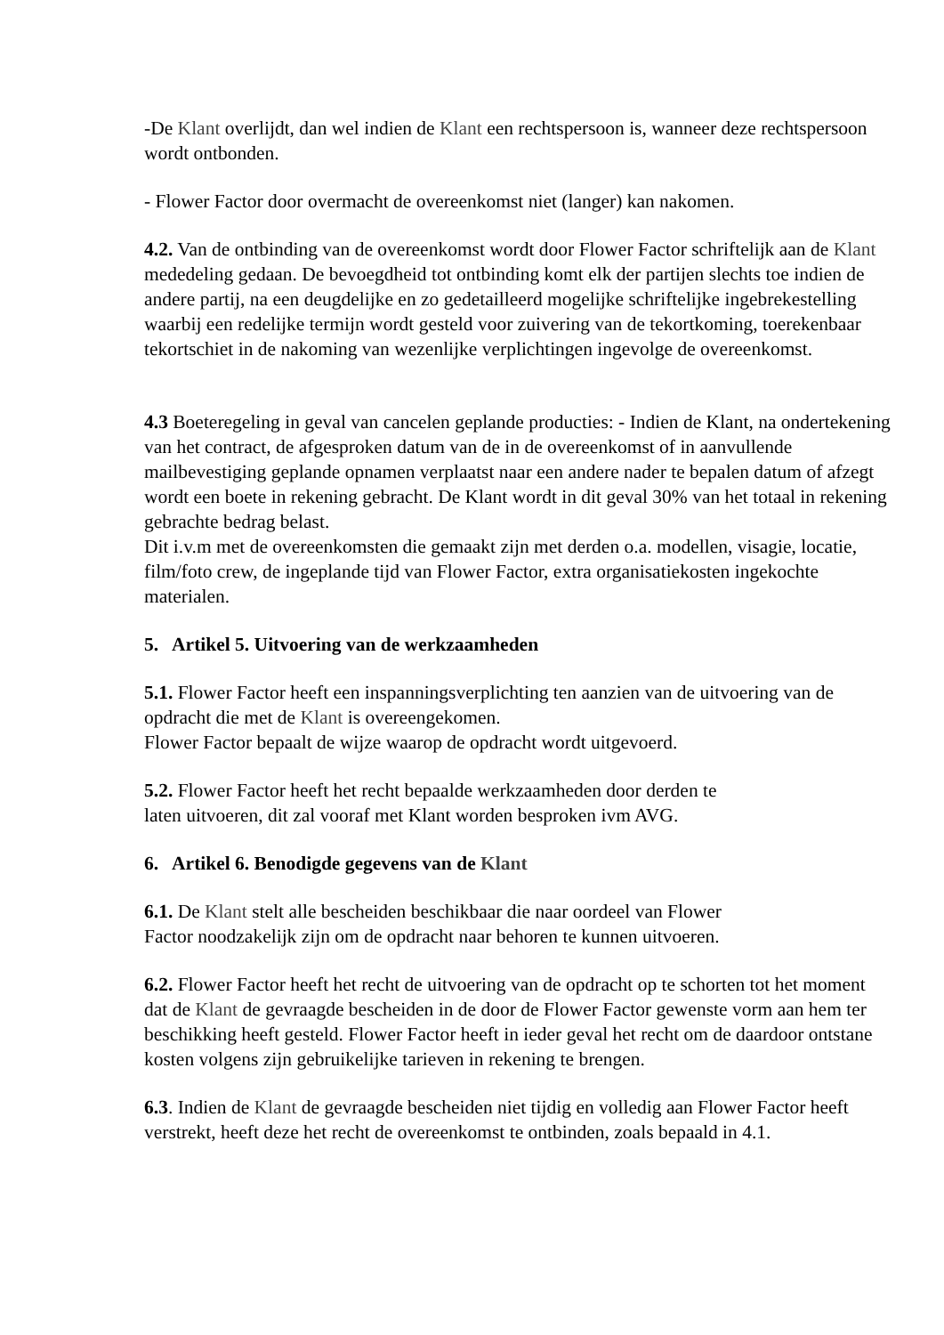-De Klant overlijdt, dan wel indien de Klant een rechtspersoon is, wanneer deze rechtspersoon wordt ontbonden.
- Flower Factor door overmacht de overeenkomst niet (langer) kan nakomen.
4.2. Van de ontbinding van de overeenkomst wordt door Flower Factor schriftelijk aan de Klant mededeling gedaan. De bevoegdheid tot ontbinding komt elk der partijen slechts toe indien de andere partij, na een deugdelijke en zo gedetailleerd mogelijke schriftelijke ingebrekestelling waarbij een redelijke termijn wordt gesteld voor zuivering van de tekortkoming, toerekenbaar tekortschiet in de nakoming van wezenlijke verplichtingen ingevolge de overeenkomst.
4.3 Boeteregeling in geval van cancelen geplande producties: - Indien de Klant, na ondertekening van het contract, de afgesproken datum van de in de overeenkomst of in aanvullende mailbevestiging geplande opnamen verplaatst naar een andere nader te bepalen datum of afzegt wordt een boete in rekening gebracht. De Klant wordt in dit geval 30% van het totaal in rekening gebrachte bedrag belast.
Dit i.v.m met de overeenkomsten die gemaakt zijn met derden o.a. modellen, visagie, locatie, film/foto crew, de ingeplande tijd van Flower Factor, extra organisatiekosten ingekochte materialen.
5. Artikel 5. Uitvoering van de werkzaamheden
5.1. Flower Factor heeft een inspanningsverplichting ten aanzien van de uitvoering van de opdracht die met de Klant is overeengekomen.
Flower Factor bepaalt de wijze waarop de opdracht wordt uitgevoerd.
5.2. Flower Factor heeft het recht bepaalde werkzaamheden door derden te
laten uitvoeren, dit zal vooraf met Klant worden besproken ivm AVG.
6. Artikel 6. Benodigde gegevens van de Klant
6.1. De Klant stelt alle bescheiden beschikbaar die naar oordeel van Flower
Factor noodzakelijk zijn om de opdracht naar behoren te kunnen uitvoeren.
6.2. Flower Factor heeft het recht de uitvoering van de opdracht op te schorten tot het moment dat de Klant de gevraagde bescheiden in de door de Flower Factor gewenste vorm aan hem ter beschikking heeft gesteld. Flower Factor heeft in ieder geval het recht om de daardoor ontstane kosten volgens zijn gebruikelijke tarieven in rekening te brengen.
6.3. Indien de Klant de gevraagde bescheiden niet tijdig en volledig aan Flower Factor heeft verstrekt, heeft deze het recht de overeenkomst te ontbinden, zoals bepaald in 4.1.